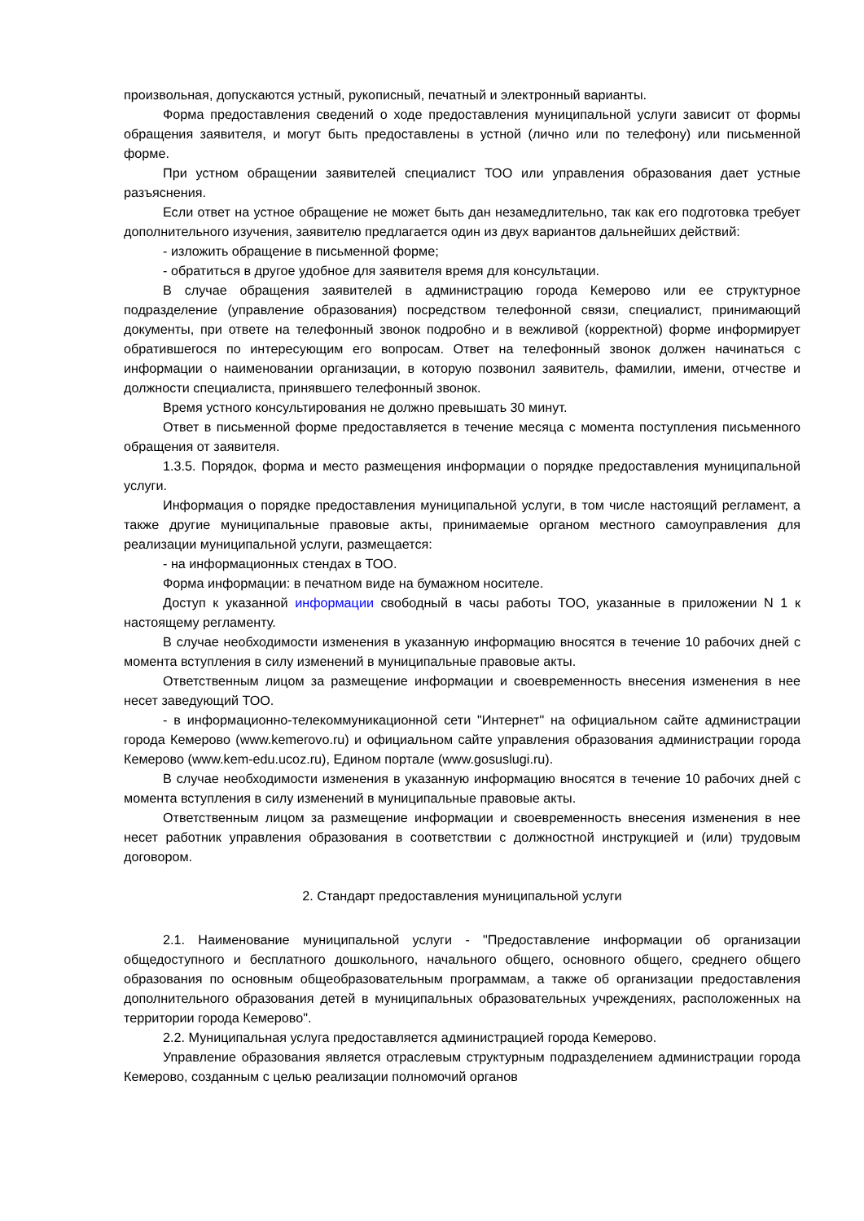произвольная, допускаются устный, рукописный, печатный и электронный варианты.
Форма предоставления сведений о ходе предоставления муниципальной услуги зависит от формы обращения заявителя, и могут быть предоставлены в устной (лично или по телефону) или письменной форме.
При устном обращении заявителей специалист ТОО или управления образования дает устные разъяснения.
Если ответ на устное обращение не может быть дан незамедлительно, так как его подготовка требует дополнительного изучения, заявителю предлагается один из двух вариантов дальнейших действий:
- изложить обращение в письменной форме;
- обратиться в другое удобное для заявителя время для консультации.
В случае обращения заявителей в администрацию города Кемерово или ее структурное подразделение (управление образования) посредством телефонной связи, специалист, принимающий документы, при ответе на телефонный звонок подробно и в вежливой (корректной) форме информирует обратившегося по интересующим его вопросам. Ответ на телефонный звонок должен начинаться с информации о наименовании организации, в которую позвонил заявитель, фамилии, имени, отчестве и должности специалиста, принявшего телефонный звонок.
Время устного консультирования не должно превышать 30 минут.
Ответ в письменной форме предоставляется в течение месяца с момента поступления письменного обращения от заявителя.
1.3.5. Порядок, форма и место размещения информации о порядке предоставления муниципальной услуги.
Информация о порядке предоставления муниципальной услуги, в том числе настоящий регламент, а также другие муниципальные правовые акты, принимаемые органом местного самоуправления для реализации муниципальной услуги, размещается:
- на информационных стендах в ТОО.
Форма информации: в печатном виде на бумажном носителе.
Доступ к указанной информации свободный в часы работы ТОО, указанные в приложении N 1 к настоящему регламенту.
В случае необходимости изменения в указанную информацию вносятся в течение 10 рабочих дней с момента вступления в силу изменений в муниципальные правовые акты.
Ответственным лицом за размещение информации и своевременность внесения изменения в нее несет заведующий ТОО.
- в информационно-телекоммуникационной сети "Интернет" на официальном сайте администрации города Кемерово (www.kemerovo.ru) и официальном сайте управления образования администрации города Кемерово (www.kem-edu.ucoz.ru), Едином портале (www.gosuslugi.ru).
В случае необходимости изменения в указанную информацию вносятся в течение 10 рабочих дней с момента вступления в силу изменений в муниципальные правовые акты.
Ответственным лицом за размещение информации и своевременность внесения изменения в нее несет работник управления образования в соответствии с должностной инструкцией и (или) трудовым договором.
2. Стандарт предоставления муниципальной услуги
2.1. Наименование муниципальной услуги - "Предоставление информации об организации общедоступного и бесплатного дошкольного, начального общего, основного общего, среднего общего образования по основным общеобразовательным программам, а также об организации предоставления дополнительного образования детей в муниципальных образовательных учреждениях, расположенных на территории города Кемерово".
2.2. Муниципальная услуга предоставляется администрацией города Кемерово.
Управление образования является отраслевым структурным подразделением администрации города Кемерово, созданным с целью реализации полномочий органов